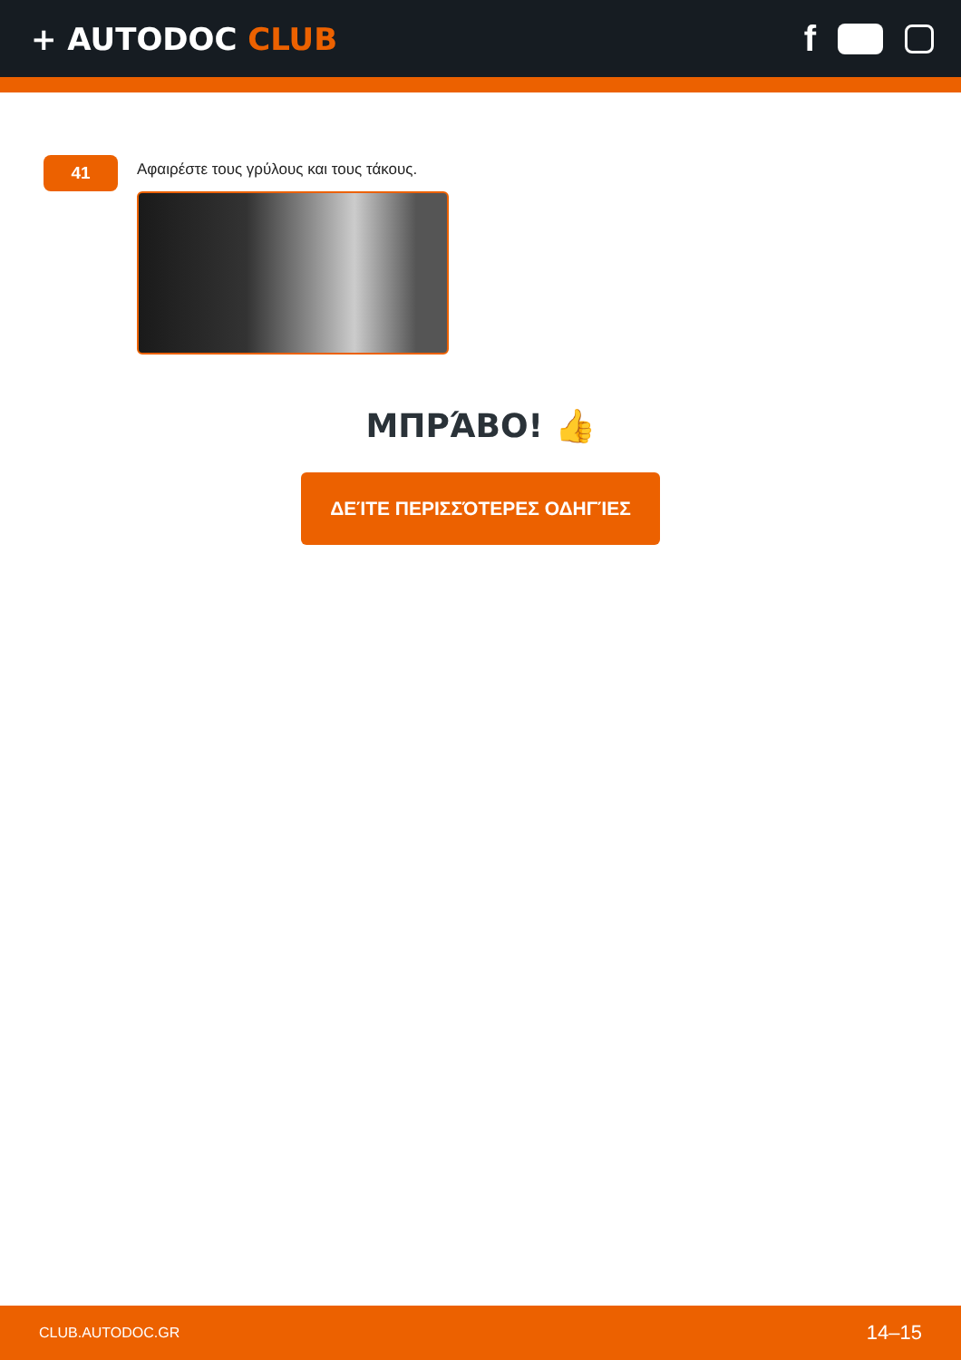+ AUTODOC CLUB
f
41
Αφαιρέστε τους γρύλους και τους τάκους.
ΜΠΡΆΒΟ! 👍
ΔΕΊΤΕ ΠΕΡΙΣΣΌΤΕΡΕΣ ΟΔΗΓΊΕΣ
CLUB.AUTODOC.GR 14–15